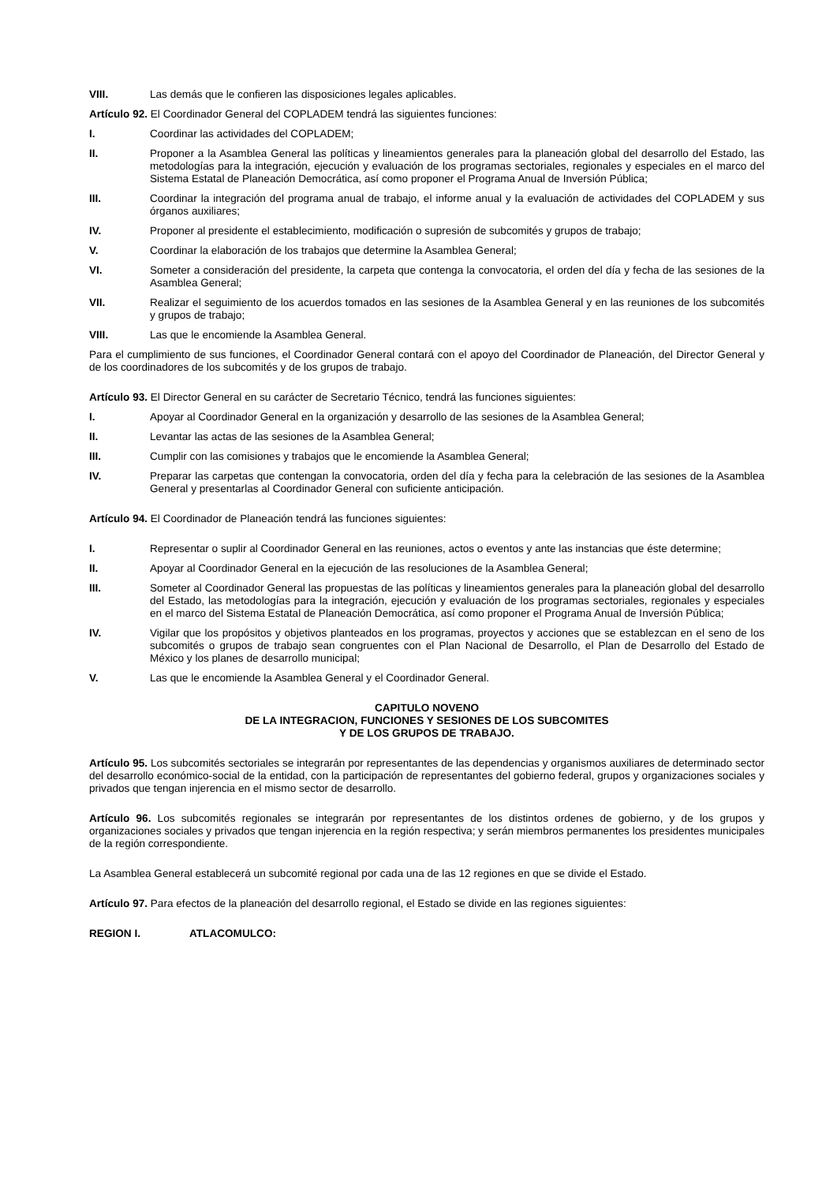VIII. Las demás que le confieren las disposiciones legales aplicables.
Artículo 92. El Coordinador General del COPLADEM tendrá las siguientes funciones:
I. Coordinar las actividades del COPLADEM;
II. Proponer a la Asamblea General las políticas y lineamientos generales para la planeación global del desarrollo del Estado, las metodologías para la integración, ejecución y evaluación de los programas sectoriales, regionales y especiales en el marco del Sistema Estatal de Planeación Democrática, así como proponer el Programa Anual de Inversión Pública;
III. Coordinar la integración del programa anual de trabajo, el informe anual y la evaluación de actividades del COPLADEM y sus órganos auxiliares;
IV. Proponer al presidente el establecimiento, modificación o supresión de subcomités y grupos de trabajo;
V. Coordinar la elaboración de los trabajos que determine la Asamblea General;
VI. Someter a consideración del presidente, la carpeta que contenga la convocatoria, el orden del día y fecha de las sesiones de la Asamblea General;
VII. Realizar el seguimiento de los acuerdos tomados en las sesiones de la Asamblea General y en las reuniones de los subcomités y grupos de trabajo;
VIII. Las que le encomiende la Asamblea General.
Para el cumplimiento de sus funciones, el Coordinador General contará con el apoyo del Coordinador de Planeación, del Director General y de los coordinadores de los subcomités y de los grupos de trabajo.
Artículo 93. El Director General en su carácter de Secretario Técnico, tendrá las funciones siguientes:
I. Apoyar al Coordinador General en la organización y desarrollo de las sesiones de la Asamblea General;
II. Levantar las actas de las sesiones de la Asamblea General;
III. Cumplir con las comisiones y trabajos que le encomiende la Asamblea General;
IV. Preparar las carpetas que contengan la convocatoria, orden del día y fecha para la celebración de las sesiones de la Asamblea General y presentarlas al Coordinador General con suficiente anticipación.
Artículo 94. El Coordinador de Planeación tendrá las funciones siguientes:
I. Representar o suplir al Coordinador General en las reuniones, actos o eventos y ante las instancias que éste determine;
II. Apoyar al Coordinador General en la ejecución de las resoluciones de la Asamblea General;
III. Someter al Coordinador General las propuestas de las políticas y lineamientos generales para la planeación global del desarrollo del Estado, las metodologías para la integración, ejecución y evaluación de los programas sectoriales, regionales y especiales en el marco del Sistema Estatal de Planeación Democrática, así como proponer el Programa Anual de Inversión Pública;
IV. Vigilar que los propósitos y objetivos planteados en los programas, proyectos y acciones que se establezcan en el seno de los subcomités o grupos de trabajo sean congruentes con el Plan Nacional de Desarrollo, el Plan de Desarrollo del Estado de México y los planes de desarrollo municipal;
V. Las que le encomiende la Asamblea General y el Coordinador General.
CAPITULO NOVENO
DE LA INTEGRACION, FUNCIONES Y SESIONES DE LOS SUBCOMITES
Y DE LOS GRUPOS DE TRABAJO.
Artículo 95. Los subcomités sectoriales se integrarán por representantes de las dependencias y organismos auxiliares de determinado sector del desarrollo económico-social de la entidad, con la participación de representantes del gobierno federal, grupos y organizaciones sociales y privados que tengan injerencia en el mismo sector de desarrollo.
Artículo 96. Los subcomités regionales se integrarán por representantes de los distintos ordenes de gobierno, y de los grupos y organizaciones sociales y privados que tengan injerencia en la región respectiva; y serán miembros permanentes los presidentes municipales de la región correspondiente.
La Asamblea General establecerá un subcomité regional por cada una de las 12 regiones en que se divide el Estado.
Artículo 97. Para efectos de la planeación del desarrollo regional, el Estado se divide en las regiones siguientes:
REGION I. ATLACOMULCO: